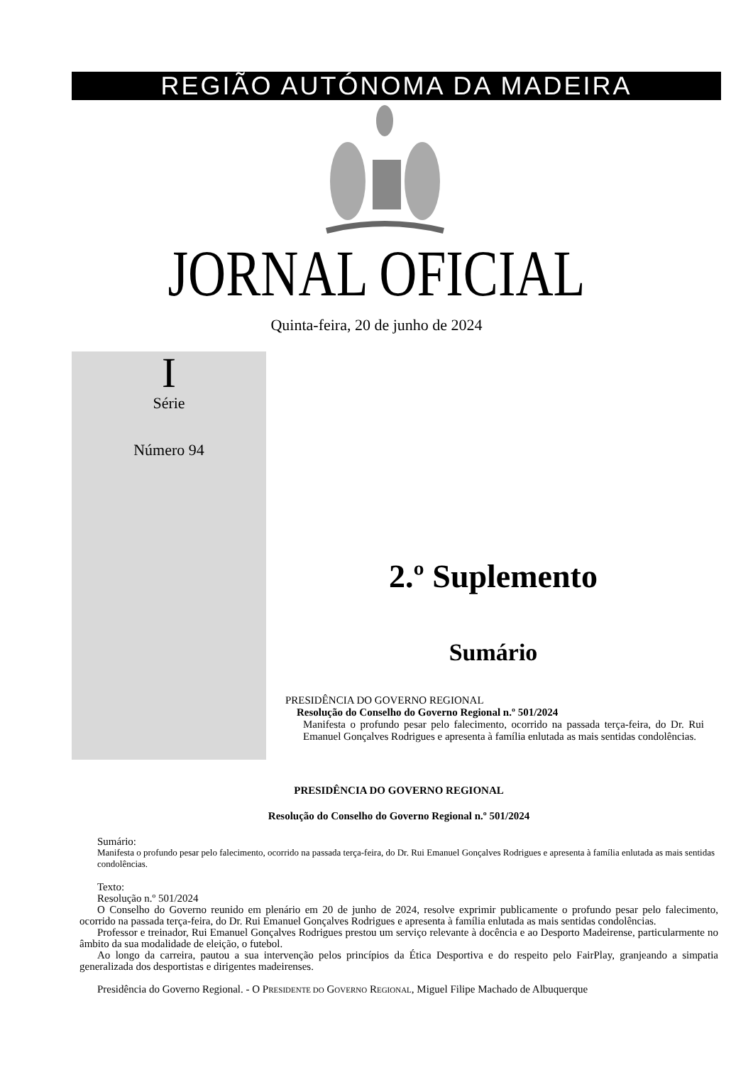REGIÃO AUTÓNOMA DA MADEIRA
JORNAL OFICIAL
Quinta-feira, 20 de junho de 2024
I
Série
Número 94
2.º Suplemento
Sumário
PRESIDÊNCIA DO GOVERNO REGIONAL
Resolução do Conselho do Governo Regional n.º 501/2024
Manifesta o profundo pesar pelo falecimento, ocorrido na passada terça-feira, do Dr. Rui Emanuel Gonçalves Rodrigues e apresenta à família enlutada as mais sentidas condolências.
PRESIDÊNCIA DO GOVERNO REGIONAL
Resolução do Conselho do Governo Regional n.º 501/2024
Sumário:
Manifesta o profundo pesar pelo falecimento, ocorrido na passada terça-feira, do Dr. Rui Emanuel Gonçalves Rodrigues e apresenta à família enlutada as mais sentidas condolências.
Texto:
Resolução n.º 501/2024
O Conselho do Governo reunido em plenário em 20 de junho de 2024, resolve exprimir publicamente o profundo pesar pelo falecimento, ocorrido na passada terça-feira, do Dr. Rui Emanuel Gonçalves Rodrigues e apresenta à família enlutada as mais sentidas condolências.
Professor e treinador, Rui Emanuel Gonçalves Rodrigues prestou um serviço relevante à docência e ao Desporto Madeirense, particularmente no âmbito da sua modalidade de eleição, o futebol.
Ao longo da carreira, pautou a sua intervenção pelos princípios da Ética Desportiva e do respeito pelo FairPlay, granjeando a simpatia generalizada dos desportistas e dirigentes madeirenses.
Presidência do Governo Regional. - O PRESIDENTE DO GOVERNO REGIONAL, Miguel Filipe Machado de Albuquerque